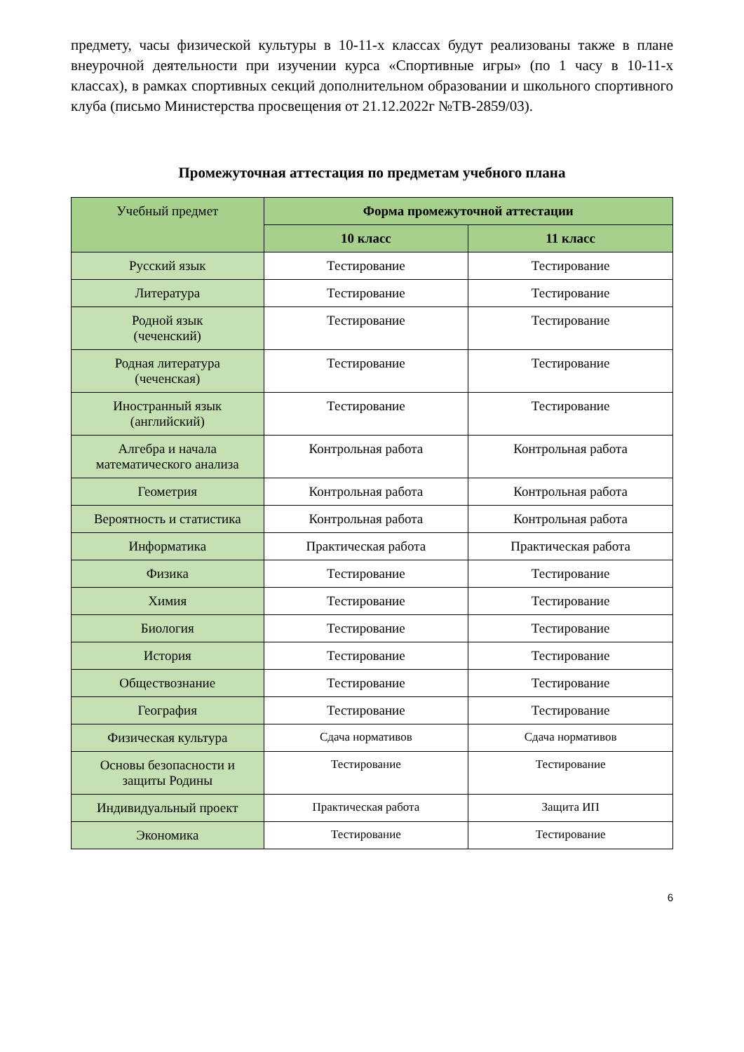предмету, часы физической культуры в 10-11-х классах будут реализованы также в плане внеурочной деятельности при изучении курса «Спортивные игры» (по 1 часу в 10-11-х классах), в рамках спортивных секций дополнительном образовании и школьного спортивного клуба (письмо Министерства просвещения от 21.12.2022г №ТВ-2859/03).
Промежуточная аттестация по предметам учебного плана
| Учебный предмет | Форма промежуточной аттестации | |
| --- | --- | --- |
| | 10 класс | 11 класс |
| Русский язык | Тестирование | Тестирование |
| Литература | Тестирование | Тестирование |
| Родной язык (чеченский) | Тестирование | Тестирование |
| Родная литература (чеченская) | Тестирование | Тестирование |
| Иностранный язык (английский) | Тестирование | Тестирование |
| Алгебра и начала математического анализа | Контрольная работа | Контрольная работа |
| Геометрия | Контрольная работа | Контрольная работа |
| Вероятность и статистика | Контрольная работа | Контрольная работа |
| Информатика | Практическая работа | Практическая работа |
| Физика | Тестирование | Тестирование |
| Химия | Тестирование | Тестирование |
| Биология | Тестирование | Тестирование |
| История | Тестирование | Тестирование |
| Обществознание | Тестирование | Тестирование |
| География | Тестирование | Тестирование |
| Физическая культура | Сдача нормативов | Сдача нормативов |
| Основы безопасности и защиты Родины | Тестирование | Тестирование |
| Индивидуальный проект | Практическая работа | Защита ИП |
| Экономика | Тестирование | Тестирование |
6